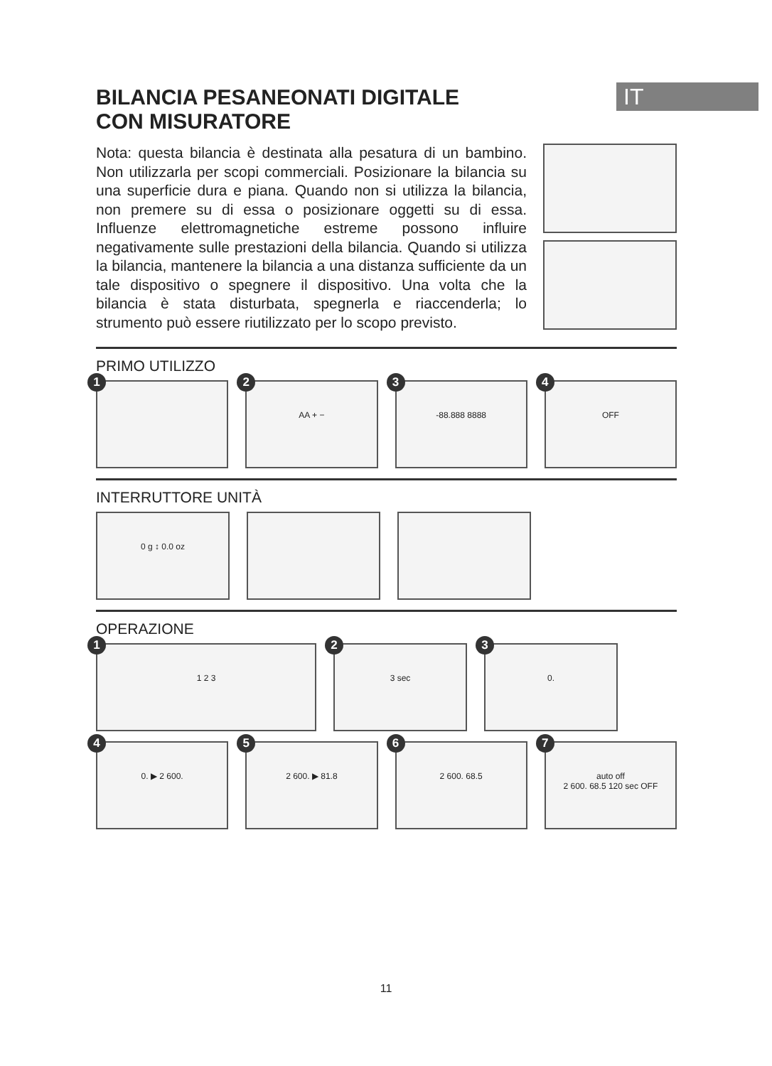IT
BILANCIA PESANEONATI DIGITALE
CON MISURATORE
Nota: questa bilancia è destinata alla pesatura di un bambino. Non utilizzarla per scopi commerciali. Posizionare la bilancia su una superficie dura e piana. Quando non si utilizza la bilancia, non premere su di essa o posizionare oggetti su di essa. Influenze elettromagnetiche estreme possono influire negativamente sulle prestazioni della bilancia. Quando si utilizza la bilancia, mantenere la bilancia a una distanza sufficiente da un tale dispositivo o spegnere il dispositivo. Una volta che la bilancia è stata disturbata, spegnerla e riaccenderla; lo strumento può essere riutilizzato per lo scopo previsto.
PRIMO UTILIZZO
1
2
AA + −
3
-88.888 8888
4
OFF
INTERRUTTORE UNITÀ
0 g ↕ 0.0 oz
OPERAZIONE
1
1 2 3
2
3 sec
3
0.
4
0. ▶ 2 600.
5
2 600. ▶ 81.8
6
2 600. 68.5
7
auto off
2 600. 68.5 120 sec OFF
11